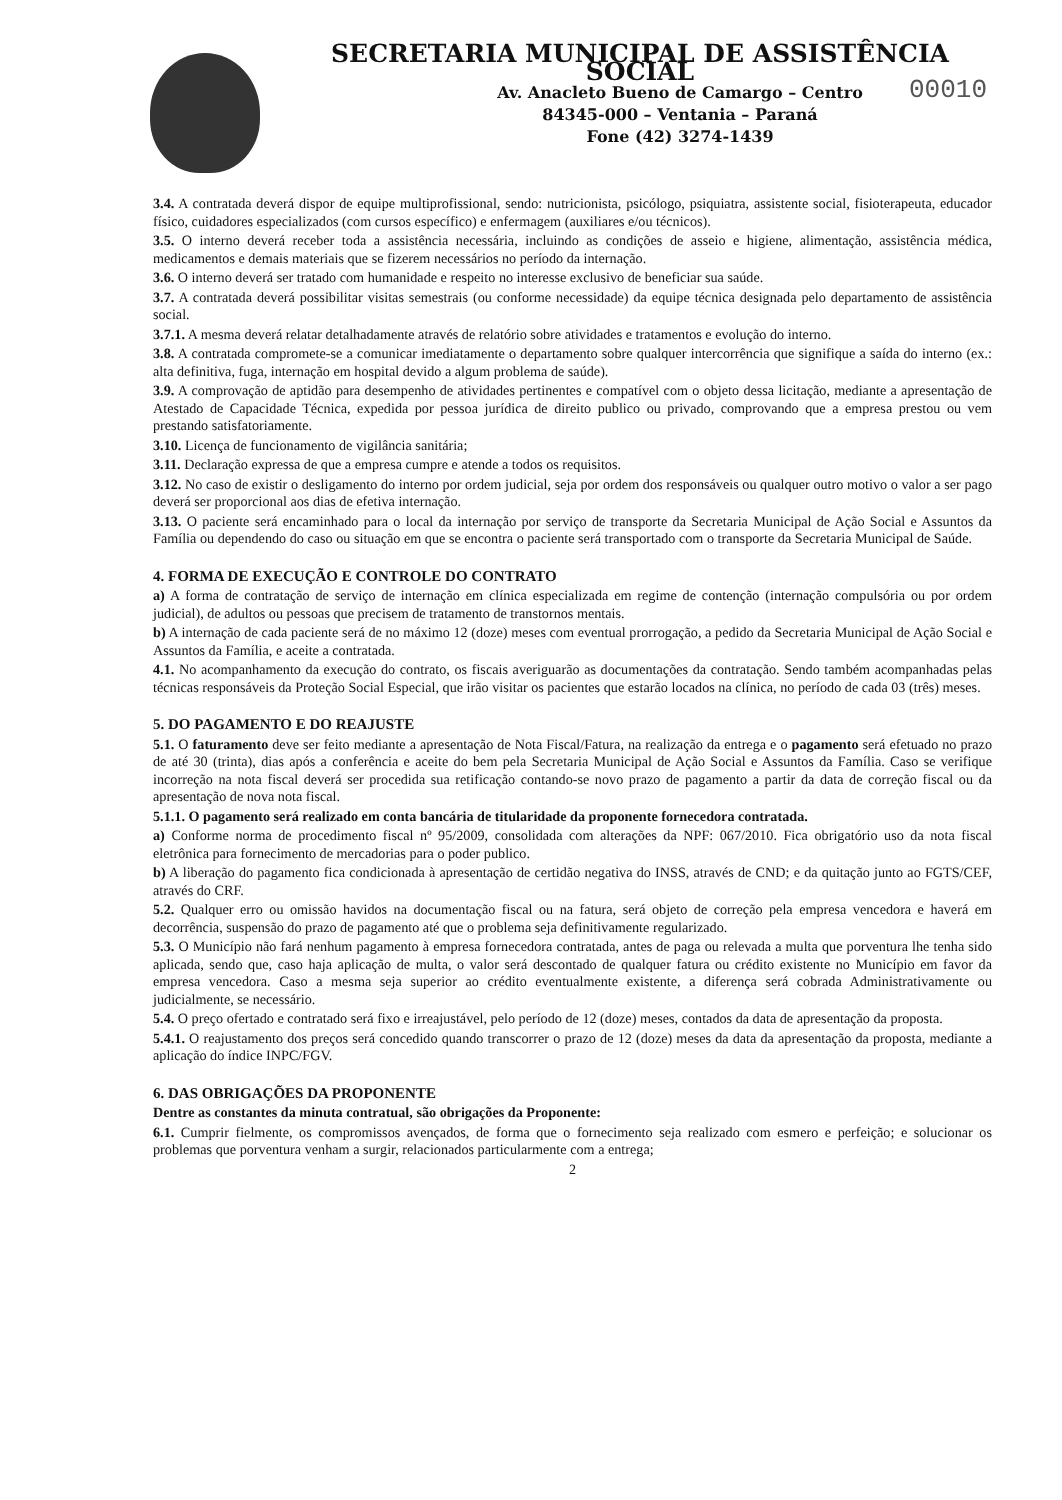SECRETARIA MUNICIPAL DE ASSISTÊNCIA SOCIAL
Av. Anacleto Bueno de Camargo – Centro
84345-000 – Ventania – Paraná
Fone (42) 3274-1439
00010
3.4. A contratada deverá dispor de equipe multiprofissional, sendo: nutricionista, psicólogo, psiquiatra, assistente social, fisioterapeuta, educador físico, cuidadores especializados (com cursos específico) e enfermagem (auxiliares e/ou técnicos).
3.5. O interno deverá receber toda a assistência necessária, incluindo as condições de asseio e higiene, alimentação, assistência médica, medicamentos e demais materiais que se fizerem necessários no período da internação.
3.6. O interno deverá ser tratado com humanidade e respeito no interesse exclusivo de beneficiar sua saúde.
3.7. A contratada deverá possibilitar visitas semestrais (ou conforme necessidade) da equipe técnica designada pelo departamento de assistência social.
3.7.1. A mesma deverá relatar detalhadamente através de relatório sobre atividades e tratamentos e evolução do interno.
3.8. A contratada compromete-se a comunicar imediatamente o departamento sobre qualquer intercorrência que signifique a saída do interno (ex.: alta definitiva, fuga, internação em hospital devido a algum problema de saúde).
3.9. A comprovação de aptidão para desempenho de atividades pertinentes e compatível com o objeto dessa licitação, mediante a apresentação de Atestado de Capacidade Técnica, expedida por pessoa jurídica de direito publico ou privado, comprovando que a empresa prestou ou vem prestando satisfatoriamente.
3.10. Licença de funcionamento de vigilância sanitária;
3.11. Declaração expressa de que a empresa cumpre e atende a todos os requisitos.
3.12. No caso de existir o desligamento do interno por ordem judicial, seja por ordem dos responsáveis ou qualquer outro motivo o valor a ser pago deverá ser proporcional aos dias de efetiva internação.
3.13. O paciente será encaminhado para o local da internação por serviço de transporte da Secretaria Municipal de Ação Social e Assuntos da Família ou dependendo do caso ou situação em que se encontra o paciente será transportado com o transporte da Secretaria Municipal de Saúde.
4. FORMA DE EXECUÇÃO E CONTROLE DO CONTRATO
a) A forma de contratação de serviço de internação em clínica especializada em regime de contenção (internação compulsória ou por ordem judicial), de adultos ou pessoas que precisem de tratamento de transtornos mentais.
b) A internação de cada paciente será de no máximo 12 (doze) meses com eventual prorrogação, a pedido da Secretaria Municipal de Ação Social e Assuntos da Família, e aceite a contratada.
4.1. No acompanhamento da execução do contrato, os fiscais averiguarão as documentações da contratação. Sendo também acompanhadas pelas técnicas responsáveis da Proteção Social Especial, que irão visitar os pacientes que estarão locados na clínica, no período de cada 03 (três) meses.
5. DO PAGAMENTO E DO REAJUSTE
5.1. O faturamento deve ser feito mediante a apresentação de Nota Fiscal/Fatura, na realização da entrega e o pagamento será efetuado no prazo de até 30 (trinta), dias após a conferência e aceite do bem pela Secretaria Municipal de Ação Social e Assuntos da Família. Caso se verifique incorreção na nota fiscal deverá ser procedida sua retificação contando-se novo prazo de pagamento a partir da data de correção fiscal ou da apresentação de nova nota fiscal.
5.1.1. O pagamento será realizado em conta bancária de titularidade da proponente fornecedora contratada.
a) Conforme norma de procedimento fiscal nº 95/2009, consolidada com alterações da NPF: 067/2010. Fica obrigatório uso da nota fiscal eletrônica para fornecimento de mercadorias para o poder publico.
b) A liberação do pagamento fica condicionada à apresentação de certidão negativa do INSS, através de CND; e da quitação junto ao FGTS/CEF, através do CRF.
5.2. Qualquer erro ou omissão havidos na documentação fiscal ou na fatura, será objeto de correção pela empresa vencedora e haverá em decorrência, suspensão do prazo de pagamento até que o problema seja definitivamente regularizado.
5.3. O Município não fará nenhum pagamento à empresa fornecedora contratada, antes de paga ou relevada a multa que porventura lhe tenha sido aplicada, sendo que, caso haja aplicação de multa, o valor será descontado de qualquer fatura ou crédito existente no Município em favor da empresa vencedora. Caso a mesma seja superior ao crédito eventualmente existente, a diferença será cobrada Administrativamente ou judicialmente, se necessário.
5.4. O preço ofertado e contratado será fixo e irreajustável, pelo período de 12 (doze) meses, contados da data de apresentação da proposta.
5.4.1. O reajustamento dos preços será concedido quando transcorrer o prazo de 12 (doze) meses da data da apresentação da proposta, mediante a aplicação do índice INPC/FGV.
6. DAS OBRIGAÇÕES DA PROPONENTE
Dentre as constantes da minuta contratual, são obrigações da Proponente:
6.1. Cumprir fielmente, os compromissos avençados, de forma que o fornecimento seja realizado com esmero e perfeição; e solucionar os problemas que porventura venham a surgir, relacionados particularmente com a entrega;
2